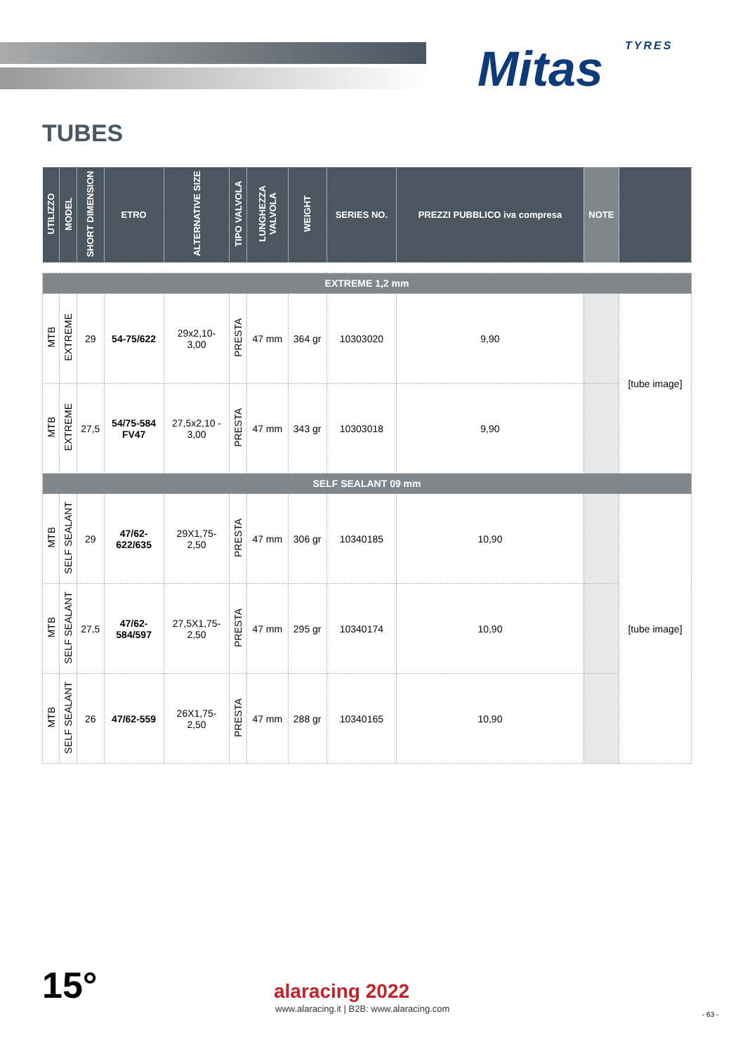Mitas TYRES
TUBES
| UTILIZZO | MODEL | SHORT DIMENSION | ETRO | ALTERNATIVE SIZE | TIPO VALVOLA | LUNGHEZZA VALVOLA | WEIGHT | SERIES NO. | PREZZI PUBBLICO iva compresa | NOTE | |
| --- | --- | --- | --- | --- | --- | --- | --- | --- | --- | --- | --- |
| EXTREME 1,2 mm | | | | | | | | | | | |
| MTB | EXTREME | 29 | 54-75/622 | 29x2,10- 3,00 | PRESTA | 47 mm | 364 gr | 10303020 | 9,90 | | [tube image] |
| MTB | EXTREME | 27,5 | 54/75-584 FV47 | 27,5x2,10 - 3,00 | PRESTA | 47 mm | 343 gr | 10303018 | 9,90 | | |
| SELF SEALANT 09 mm | | | | | | | | | | | |
| MTB | SELF SEALANT | 29 | 47/62- 622/635 | 29X1,75- 2,50 | PRESTA | 47 mm | 306 gr | 10340185 | 10,90 | | [tube image] |
| MTB | SELF SEALANT | 27,5 | 47/62- 584/597 | 27,5X1,75- 2,50 | PRESTA | 47 mm | 295 gr | 10340174 | 10,90 | | |
| MTB | SELF SEALANT | 26 | 47/62-559 | 26X1,75- 2,50 | PRESTA | 47 mm | 288 gr | 10340165 | 10,90 | | |
15° alaracing 2022
www.alaracing.it | B2B: www.alaracing.com
- 63 -